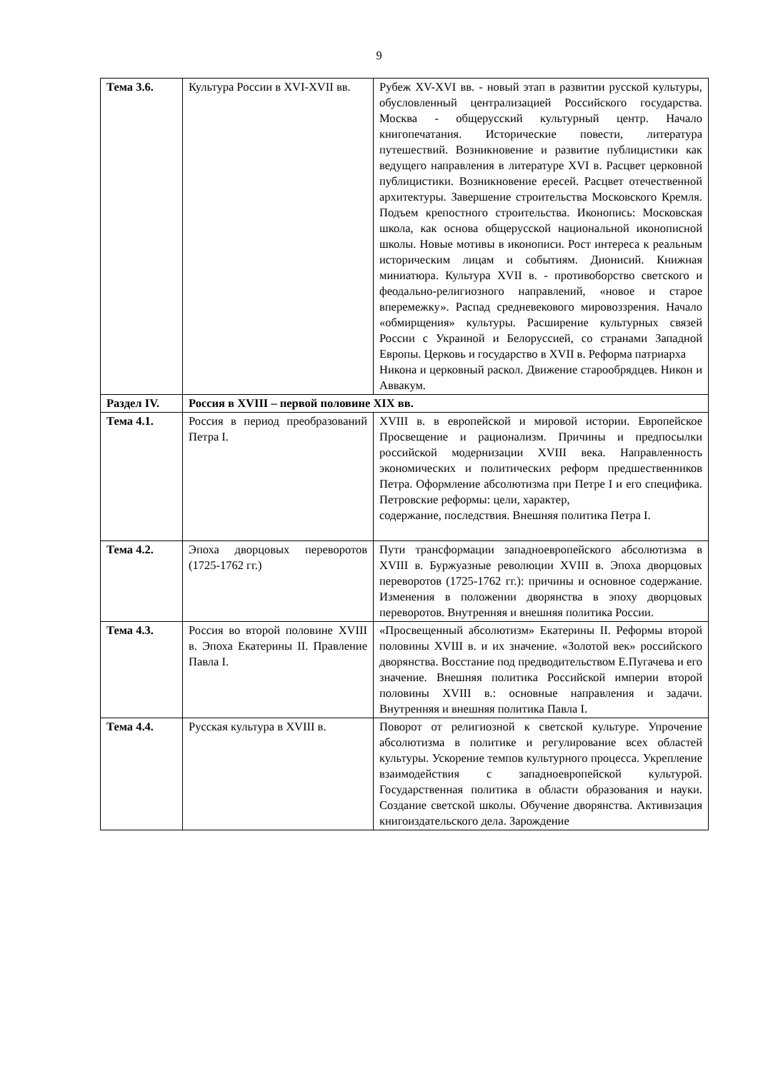9
| Тема 3.6. | Культура России в XVI-XVII вв. | Рубеж XV-XVI вв. - новый этап в развитии русской культуры, обусловленный централизацией Российского государства. Москва - общерусский культурный центр. Начало книгопечатания. Исторические повести, литература путешествий. Возникновение и развитие публицистики как ведущего направления в литературе XVI в. Расцвет церковной публицистики. Возникновение ересей. Расцвет отечественной архитектуры. Завершение строительства Московского Кремля. Подъем крепостного строительства. Иконопись: Московская школа, как основа общерусской национальной иконописной школы. Новые мотивы в иконописи. Рост интереса к реальным историческим лицам и событиям. Дионисий. Книжная миниатюра. Культура XVII в. - противоборство светского и феодально-религиозного направлений, «новое и старое вперемежку». Распад средневекового мировоззрения. Начало «обмирщения» культуры. Расширение культурных связей России с Украиной и Белоруссией, со странами Западной Европы. Церковь и государство в XVII в. Реформа патриарха Никона и церковный раскол. Движение старообрядцев. Никон и Аввакум. |
| Раздел IV. | Россия в XVIII – первой половине XIX вв. | |
| Тема 4.1. | Россия в период преобразований Петра I. | XVIII в. в европейской и мировой истории. Европейское Просвещение и рационализм. Причины и предпосылки российской модернизации XVIII века. Направленность экономических и политических реформ предшественников Петра. Оформление абсолютизма при Петре I и его специфика. Петровские реформы: цели, характер, содержание, последствия. Внешняя политика Петра I. |
| Тема 4.2. | Эпоха дворцовых переворотов (1725-1762 гг.) | Пути трансформации западноевропейского абсолютизма в XVIII в. Буржуазные революции XVIII в. Эпоха дворцовых переворотов (1725-1762 гг.): причины и основное содержание. Изменения в положении дворянства в эпоху дворцовых переворотов. Внутренняя и внешняя политика России. |
| Тема 4.3. | Россия во второй половине XVIII в. Эпоха Екатерины II. Правление Павла I. | «Просвещенный абсолютизм» Екатерины II. Реформы второй половины XVIII в. и их значение. «Золотой век» российского дворянства. Восстание под предводительством Е.Пугачева и его значение. Внешняя политика Российской империи второй половины XVIII в.: основные направления и задачи. Внутренняя и внешняя политика Павла I. |
| Тема 4.4. | Русская культура в XVIII в. | Поворот от религиозной к светской культуре. Упрочение абсолютизма в политике и регулирование всех областей культуры. Ускорение темпов культурного процесса. Укрепление взаимодействия с западноевропейской культурой. Государственная политика в области образования и науки. Создание светской школы. Обучение дворянства. Активизация книгоиздательского дела. Зарождение |